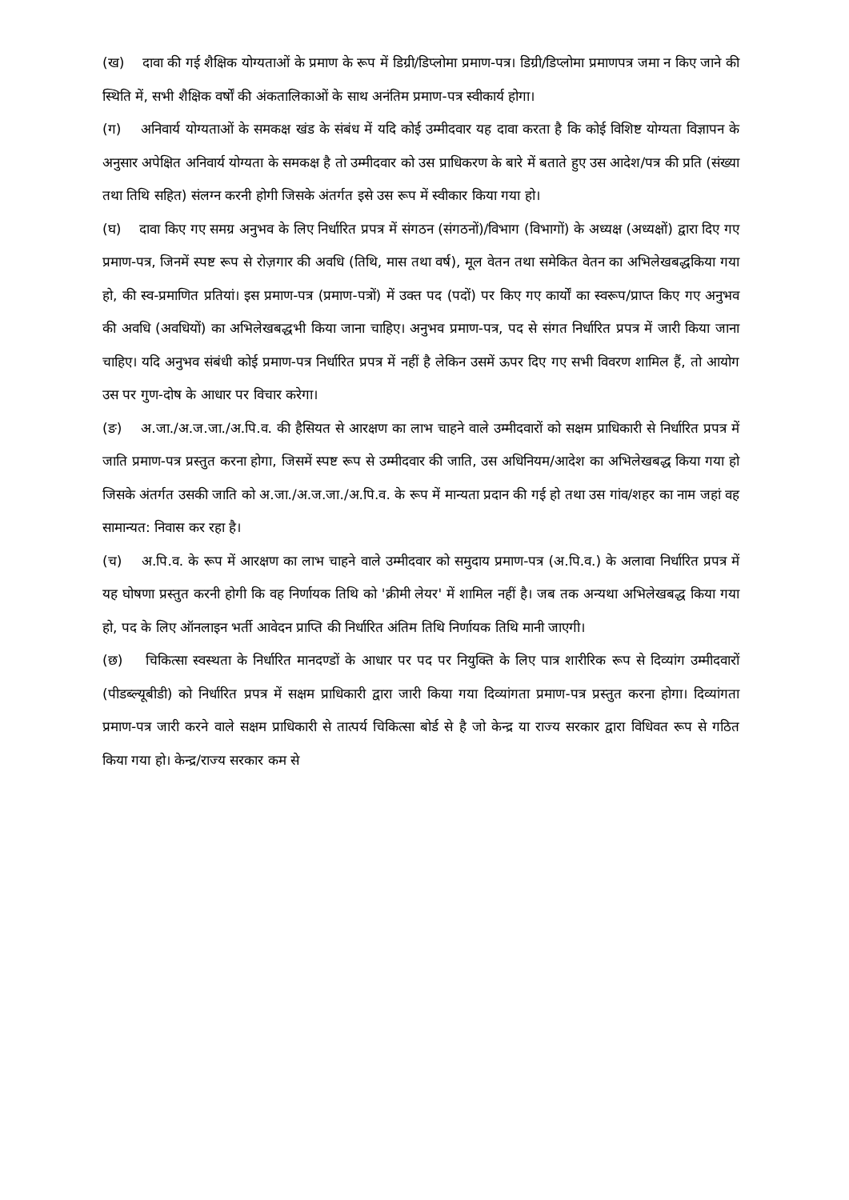(ख) दावा की गई शैक्षिक योग्यताओं के प्रमाण के रूप में डिग्री/डिप्लोमा प्रमाण-पत्र। डिग्री/डिप्लोमा प्रमाणपत्र जमा न किए जाने की स्थिति में, सभी शैक्षिक वर्षों की अंकतालिकाओं के साथ अनंतिम प्रमाण-पत्र स्वीकार्य होगा।
(ग) अनिवार्य योग्यताओं के समकक्ष खंड के संबंध में यदि कोई उम्मीदवार यह दावा करता है कि कोई विशिष्ट योग्यता विज्ञापन के अनुसार अपेक्षित अनिवार्य योग्यता के समकक्ष है तो उम्मीदवार को उस प्राधिकरण के बारे में बताते हुए उस आदेश/पत्र की प्रति (संख्या तथा तिथि सहित) संलग्न करनी होगी जिसके अंतर्गत इसे उस रूप में स्वीकार किया गया हो।
(घ) दावा किए गए समग्र अनुभव के लिए निर्धारित प्रपत्र में संगठन (संगठनों)/विभाग (विभागों) के अध्यक्ष (अध्यक्षों) द्वारा दिए गए प्रमाण-पत्र, जिनमें स्पष्ट रूप से रोज़गार की अवधि (तिथि, मास तथा वर्ष), मूल वेतन तथा समेकित वेतन का अभिलेखबद्धकिया गया हो, की स्व-प्रमाणित प्रतियां। इस प्रमाण-पत्र (प्रमाण-पत्रों) में उक्त पद (पदों) पर किए गए कार्यों का स्वरूप/प्राप्त किए गए अनुभव की अवधि (अवधियों) का अभिलेखबद्धभी किया जाना चाहिए। अनुभव प्रमाण-पत्र, पद से संगत निर्धारित प्रपत्र में जारी किया जाना चाहिए। यदि अनुभव संबंधी कोई प्रमाण-पत्र निर्धारित प्रपत्र में नहीं है लेकिन उसमें ऊपर दिए गए सभी विवरण शामिल हैं, तो आयोग उस पर गुण-दोष के आधार पर विचार करेगा।
(ङ) अ.जा./अ.ज.जा./अ.पि.व. की हैसियत से आरक्षण का लाभ चाहने वाले उम्मीदवारों को सक्षम प्राधिकारी से निर्धारित प्रपत्र में जाति प्रमाण-पत्र प्रस्तुत करना होगा, जिसमें स्पष्ट रूप से उम्मीदवार की जाति, उस अधिनियम/आदेश का अभिलेखबद्ध किया गया हो जिसके अंतर्गत उसकी जाति को अ.जा./अ.ज.जा./अ.पि.व. के रूप में मान्यता प्रदान की गई हो तथा उस गांव/शहर का नाम जहां वह सामान्यत: निवास कर रहा है।
(च) अ.पि.व. के रूप में आरक्षण का लाभ चाहने वाले उम्मीदवार को समुदाय प्रमाण-पत्र (अ.पि.व.) के अलावा निर्धारित प्रपत्र में यह घोषणा प्रस्तुत करनी होगी कि वह निर्णायक तिथि को 'क्रीमी लेयर' में शामिल नहीं है। जब तक अन्यथा अभिलेखबद्ध किया गया हो, पद के लिए ऑनलाइन भर्ती आवेदन प्राप्ति की निर्धारित अंतिम तिथि निर्णायक तिथि मानी जाएगी।
(छ) चिकित्सा स्वस्थता के निर्धारित मानदण्डों के आधार पर पद पर नियुक्ति के लिए पात्र शारीरिक रूप से दिव्यांग उम्मीदवारों (पीडब्ल्यूबीडी) को निर्धारित प्रपत्र में सक्षम प्राधिकारी द्वारा जारी किया गया दिव्यांगता प्रमाण-पत्र प्रस्तुत करना होगा। दिव्यांगता प्रमाण-पत्र जारी करने वाले सक्षम प्राधिकारी से तात्पर्य चिकित्सा बोर्ड से है जो केन्द्र या राज्य सरकार द्वारा विधिवत रूप से गठित किया गया हो। केन्द्र/राज्य सरकार कम से